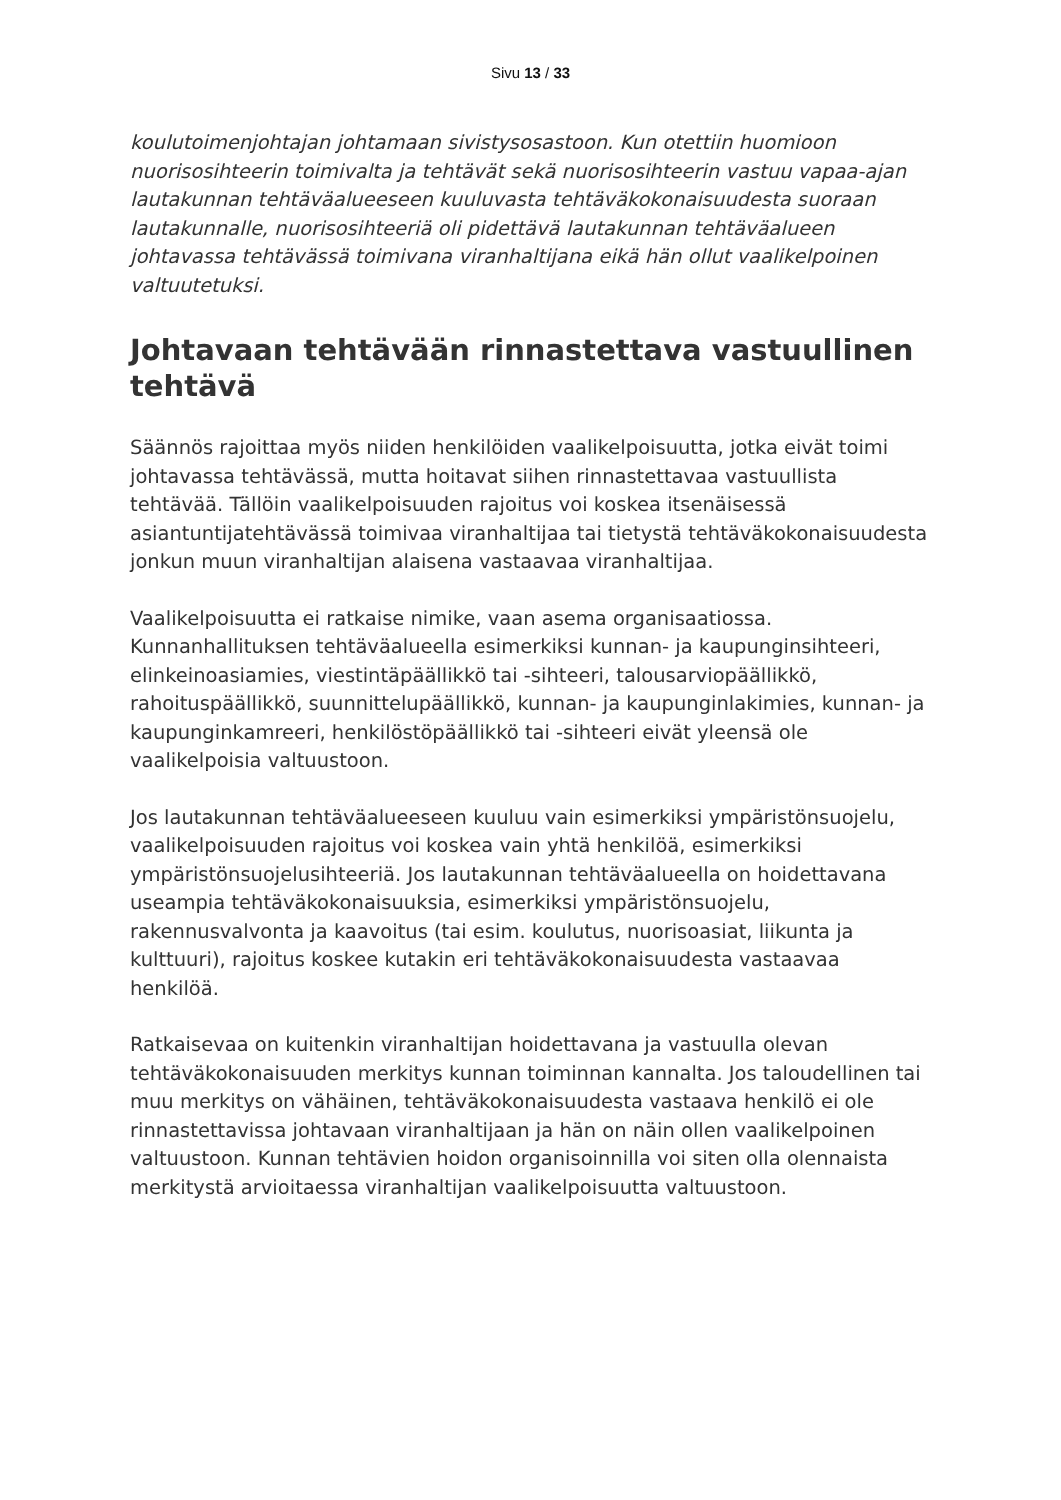Sivu 13 / 33
koulutoimenjohtajan johtamaan sivistysosastoon. Kun otettiin huomioon nuorisosihteerin toimivalta ja tehtävät sekä nuorisosihteerin vastuu vapaa-ajan lautakunnan tehtäväalueeseen kuuluvasta tehtäväkokonaisuudesta suoraan lautakunnalle, nuorisosihteeriä oli pidettävä lautakunnan tehtäväalueen johtavassa tehtävässä toimivana viranhaltijana eikä hän ollut vaalikelpoinen valtuutetuksi.
Johtavaan tehtävään rinnastettava vastuullinen tehtävä
Säännös rajoittaa myös niiden henkilöiden vaalikelpoisuutta, jotka eivät toimi johtavassa tehtävässä, mutta hoitavat siihen rinnastettavaa vastuullista tehtävää. Tällöin vaalikelpoisuuden rajoitus voi koskea itsenäisessä asiantuntijatehtävässä toimivaa viranhaltijaa tai tietystä tehtäväkokonaisuudesta jonkun muun viranhaltijan alaisena vastaavaa viranhaltijaa.
Vaalikelpoisuutta ei ratkaise nimike, vaan asema organisaatiossa. Kunnanhallituksen tehtäväalueella esimerkiksi kunnan- ja kaupunginsihteeri, elinkeinoasiamies, viestintäpäällikkö tai -sihteeri, talousarviopäällikkö, rahoituspäällikkö, suunnittelupäällikkö, kunnan- ja kaupunginlakimies, kunnan- ja kaupunginkamreeri, henkilöstöpäällikkö tai -sihteeri eivät yleensä ole vaalikelpoisia valtuustoon.
Jos lautakunnan tehtäväalueeseen kuuluu vain esimerkiksi ympäristönsuojelu, vaalikelpoisuuden rajoitus voi koskea vain yhtä henkilöä, esimerkiksi ympäristönsuojelusihteeriä. Jos lautakunnan tehtäväalueella on hoidettavana useampia tehtäväkokonaisuuksia, esimerkiksi ympäristönsuojelu, rakennusvalvonta ja kaavoitus (tai esim. koulutus, nuorisoasiat, liikunta ja kulttuuri), rajoitus koskee kutakin eri tehtäväkokonaisuudesta vastaavaa henkilöä.
Ratkaisevaa on kuitenkin viranhaltijan hoidettavana ja vastuulla olevan tehtäväkokonaisuuden merkitys kunnan toiminnan kannalta. Jos taloudellinen tai muu merkitys on vähäinen, tehtäväkokonaisuudesta vastaava henkilö ei ole rinnastettavissa johtavaan viranhaltijaan ja hän on näin ollen vaalikelpoinen valtuustoon. Kunnan tehtävien hoidon organisoinnilla voi siten olla olennaista merkitystä arvioitaessa viranhaltijan vaalikelpoisuutta valtuustoon.